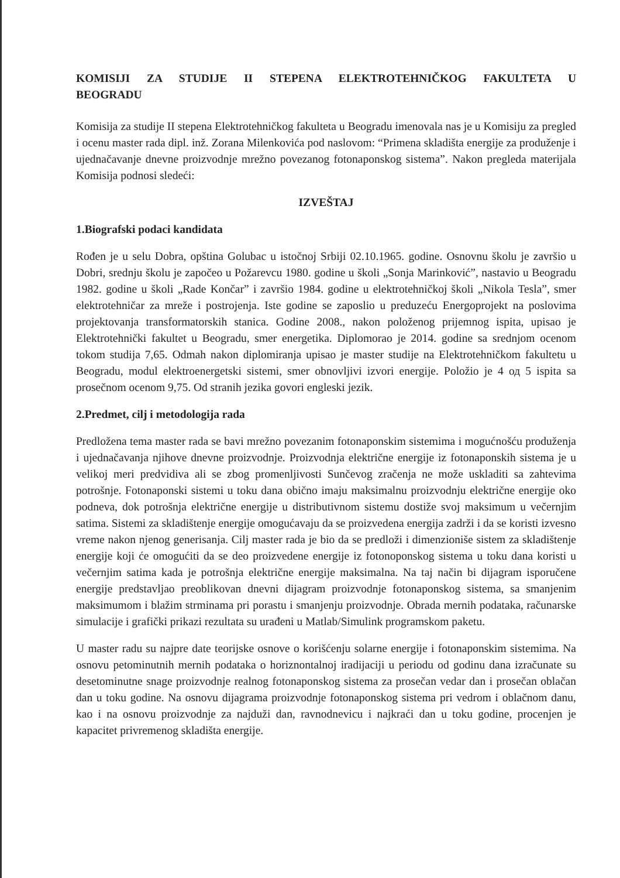KOMISIJI ZA STUDIJE II STEPENA ELEKTROTEHNIČKOG FAKULTETA U BEOGRADU
Komisija za studije II stepena Elektrotehničkog fakulteta u Beogradu imenovala nas je u Komisiju za pregled i ocenu master rada dipl. inž. Zorana Milenkovića pod naslovom: “Primena skladišta energije za produženje i ujednačavanje dnevne proizvodnje mrežno povezanog fotonaponskog sistema”. Nakon pregleda materijala Komisija podnosi sledeći:
IZVEŠTAJ
1.Biografski podaci kandidata
Rođen je u selu Dobra, opština Golubac u istočnoj Srbiji 02.10.1965. godine. Osnovnu školu je završio u Dobri, srednju školu je započeo u Požarevcu 1980. godine u školi „Sonja Marinković”, nastavio u Beogradu 1982. godine u školi „Rade Končar” i završio 1984. godine u elektrotehničkoj školi „Nikola Tesla”, smer elektrotehničar za mreže i postrojenja. Iste godine se zaposlio u preduzeću Energoprojekt na poslovima projektovanja transformatorskih stanica. Godine 2008., nakon položenog prijemnog ispita, upisao je Elektrotehnički fakultet u Beogradu, smer energetika. Diplomorao je 2014. godine sa srednjom ocenom tokom studija 7,65. Odmah nakon diplomiranja upisao je master studije na Elektrotehničkom fakultetu u Beogradu, modul elektroenergetski sistemi, smer obnovljivi izvori energije. Položio je 4 од 5 ispita sa prosečnom ocenom 9,75. Od stranih jezika govori engleski jezik.
2.Predmet, cilj i metodologija rada
Predložena tema master rada se bavi mrežno povezanim fotonaponskim sistemima i mogućnošću produženja i ujednačavanja njihove dnevne proizvodnje. Proizvodnja električne energije iz fotonaponskih sistema je u velikoj meri predvidiva ali se zbog promenljivosti Sunčevog zračenja ne može uskladiti sa zahtevima potrošnje. Fotonaponski sistemi u toku dana obično imaju maksimalnu proizvodnju električne energije oko podneva, dok potrošnja električne energije u distributivnom sistemu dostiže svoj maksimum u večernjim satima. Sistemi za skladištenje energije omogućavaju da se proizvedena energija zadrži i da se koristi izvesno vreme nakon njenog generisanja. Cilj master rada je bio da se predloži i dimenzioniše sistem za skladištenje energije koji će omogućiti da se deo proizvedene energije iz fotonoponskog sistema u toku dana koristi u večernjim satima kada je potrošnja električne energije maksimalna. Na taj način bi dijagram isporučene energije predstavljao preoblikovan dnevni dijagram proizvodnje fotonaponskog sistema, sa smanjenim maksimumom i blažim strminama pri porastu i smanjenju proizvodnje. Obrada mernih podataka, računarske simulacije i grafički prikazi rezultata su urađeni u Matlab/Simulink programskom paketu.
U master radu su najpre date teorijske osnove o korišćenju solarne energije i fotonaponskim sistemima. Na osnovu petominutnih mernih podataka o horiznontalnoj iradijaciji u periodu od godinu dana izračunate su desetominutne snage proizvodnje realnog fotonaponskog sistema za prosečan vedar dan i prosečan oblačan dan u toku godine. Na osnovu dijagrama proizvodnje fotonaponskog sistema pri vedrom i oblačnom danu, kao i na osnovu proizvodnje za najduži dan, ravnodnevicu i najkraći dan u toku godine, procenjen je kapacitet privremenog skladišta energije.